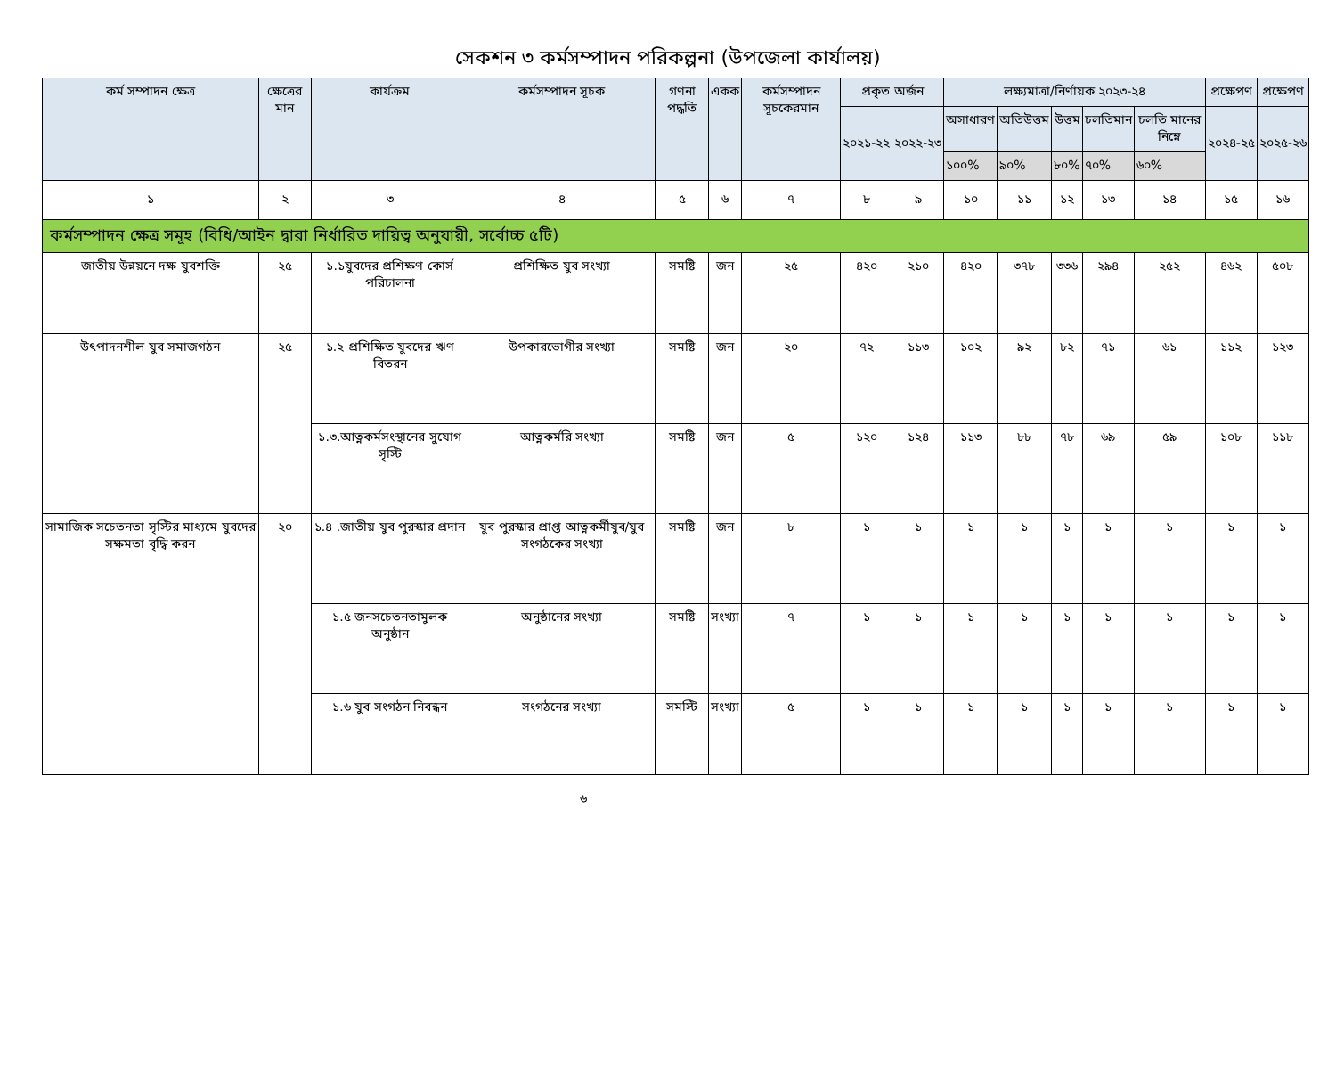সেকশন ৩ কর্মসম্পাদন পরিকল্পনা (উপজেলা কার্যালয়)
| কর্ম সম্পাদন ক্ষেত্র | ক্ষেত্রের মান | কার্যক্রম | কর্মসম্পাদন সূচক | গণনা পদ্ধতি | একক | কর্মসম্পাদন সূচকেরমান | প্রকৃত অর্জন | | লক্ষ্যমাত্রা/নির্ণায়ক ২০২৩-২৪ | | | | | প্রক্ষেপণ | প্রক্ষেপণ |
| --- | --- | --- | --- | --- | --- | --- | --- | --- | --- | --- | --- | --- | --- | --- | --- |
| | | | | | | | ২০২১-২২ | ২০২২-২৩ | অসাধারণ | অতিউত্তম | উত্তম | চলতিমান | চলতি মানের নিম্নে | ২০২৪-২৫ | ২০২৫-২৬ |
| | | | | | | | | | ১০০% | ৯০% | ৮০% | ৭০% | ৬০% | | |
| ১ | ২ | ৩ | ৪ | ৫ | ৬ | ৭ | ৮ | ৯ | ১০ | ১১ | ১২ | ১৩ | ১৪ | ১৫ | ১৬ |
| কর্মসম্পাদন ক্ষেত্র সমূহ (বিধি/আইন দ্বারা নির্ধারিত দায়িত্ব অনুযায়ী, সর্বোচ্চ ৫টি) | | | | | | | | | | | | | | | |
| জাতীয় উন্নয়নে দক্ষ যুবশক্তি | ২৫ | ১.১যুবদের প্রশিক্ষণ কোর্স পরিচালনা | প্রশিক্ষিত যুব সংখ্যা | সমষ্টি | জন | ২৫ | ৪২০ | ২১০ | ৪২০ | ৩৭৮ | ৩৩৬ | ২৯৪ | ২৫২ | ৪৬২ | ৫০৮ |
| উৎপাদনশীল যুব সমাজগঠন | ২৫ | ১.২ প্রশিক্ষিত যুবদের ঋণ বিতরন | উপকারভোগীর সংখ্যা | সমষ্টি | জন | ২০ | ৭২ | ১১৩ | ১০২ | ৯২ | ৮২ | ৭১ | ৬১ | ১১২ | ১২৩ |
| | | ১.৩.আত্নকর্মসংস্থানের সুযোগ সৃস্টি | আত্নকর্মরি সংখ্যা | সমষ্টি | জন | ৫ | ১২০ | ১২৪ | ১১৩ | ৮৮ | ৭৮ | ৬৯ | ৫৯ | ১০৮ | ১১৮ |
| সামাজিক সচেতনতা সৃস্টির মাধ্যমে যুবদের সক্ষমতা বৃদ্ধি করন | ২০ | ১.৪ .জাতীয় যুব পুরস্কার প্রদান | যুব পুরস্কার প্রাপ্ত আত্নকর্মীযুব/যুব সংগঠকের সংখ্যা | সমষ্টি | জন | ৮ | ১ | ১ | ১ | ১ | ১ | ১ | ১ | ১ | ১ |
| | | ১.৫ জনসচেতনতামুলক অনুষ্ঠান | অনুষ্ঠানের সংখ্যা | সমষ্টি | সংখ্যা | ৭ | ১ | ১ | ১ | ১ | ১ | ১ | ১ | ১ | ১ |
| | | ১.৬ যুব সংগঠন নিবন্ধন | সংগঠনের সংখ্যা | সমস্টি | সংখ্যা | ৫ | ১ | ১ | ১ | ১ | ১ | ১ | ১ | ১ | ১ |
৬